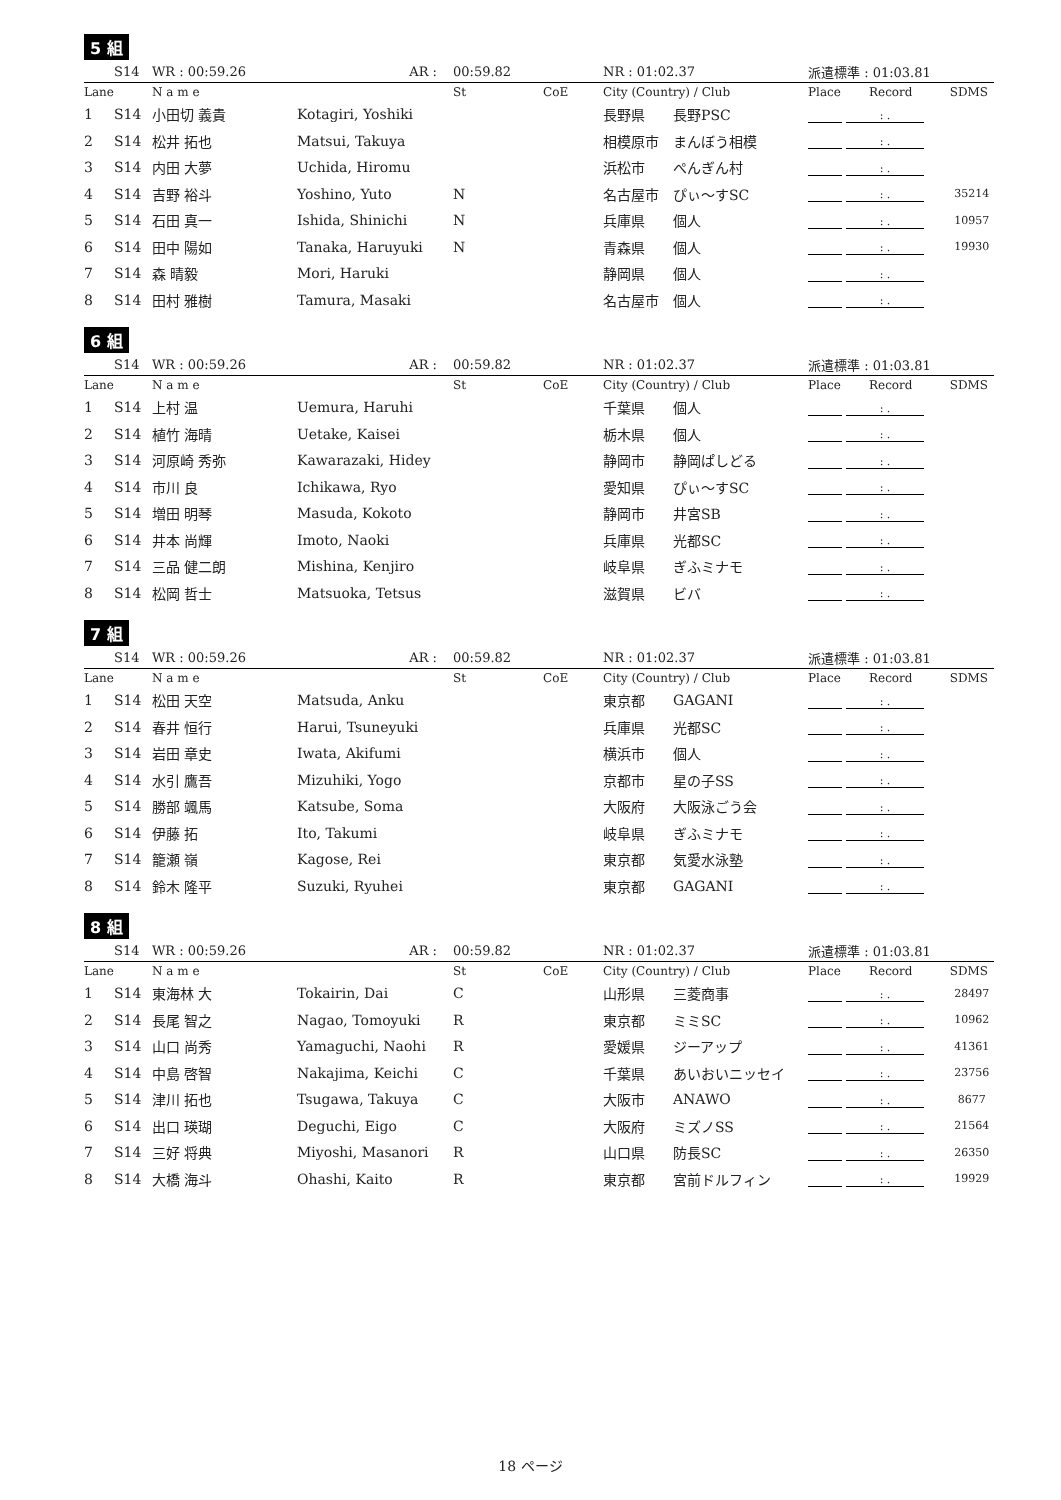5 組
| | S14 | WR : 00:59.26 | AR : | 00:59.82 | | NR : 01:02.37 | | 派遣標準 : 01:03.81 | | |
| Lane | | N a m e | | St | CoE | City (Country) / Club | | Place | Record | SDMS |
| 1 | S14 | 小田切 義貴 | Kotagiri, Yoshiki | | | 長野県 | 長野PSC | : . | | |
| 2 | S14 | 松井 拓也 | Matsui, Takuya | | | 相模原市 | まんぼう相模 | : . | | |
| 3 | S14 | 内田 大夢 | Uchida, Hiromu | | | 浜松市 | ぺんぎん村 | : . | | |
| 4 | S14 | 吉野 裕斗 | Yoshino, Yuto | N | | 名古屋市 | ぴぃ〜すSC | : . | | 35214 |
| 5 | S14 | 石田 真一 | Ishida, Shinichi | N | | 兵庫県 | 個人 | : . | | 10957 |
| 6 | S14 | 田中 陽如 | Tanaka, Haruyuki | N | | 青森県 | 個人 | : . | | 19930 |
| 7 | S14 | 森 晴毅 | Mori, Haruki | | | 静岡県 | 個人 | : . | | |
| 8 | S14 | 田村 雅樹 | Tamura, Masaki | | | 名古屋市 | 個人 | : . | | |
6 組
| | S14 | WR : 00:59.26 | AR : | 00:59.82 | | NR : 01:02.37 | | 派遣標準 : 01:03.81 | | |
| Lane | | N a m e | | St | CoE | City (Country) / Club | | Place | Record | SDMS |
| 1 | S14 | 上村 温 | Uemura, Haruhi | | | 千葉県 | 個人 | : . | | |
| 2 | S14 | 植竹 海晴 | Uetake, Kaisei | | | 栃木県 | 個人 | : . | | |
| 3 | S14 | 河原崎 秀弥 | Kawarazaki, Hidey | | | 静岡市 | 静岡ぱしどる | : . | | |
| 4 | S14 | 市川 良 | Ichikawa, Ryo | | | 愛知県 | ぴぃ〜すSC | : . | | |
| 5 | S14 | 増田 明琴 | Masuda, Kokoto | | | 静岡市 | 井宮SB | : . | | |
| 6 | S14 | 井本 尚輝 | Imoto, Naoki | | | 兵庫県 | 光都SC | : . | | |
| 7 | S14 | 三品 健二朗 | Mishina, Kenjiro | | | 岐阜県 | ぎふミナモ | : . | | |
| 8 | S14 | 松岡 哲士 | Matsuoka, Tetsus | | | 滋賀県 | ビバ | : . | | |
7 組
| | S14 | WR : 00:59.26 | AR : | 00:59.82 | | NR : 01:02.37 | | 派遣標準 : 01:03.81 | | |
| Lane | | N a m e | | St | CoE | City (Country) / Club | | Place | Record | SDMS |
| 1 | S14 | 松田 天空 | Matsuda, Anku | | | 東京都 | GAGANI | : . | | |
| 2 | S14 | 春井 恒行 | Harui, Tsuneyuki | | | 兵庫県 | 光都SC | : . | | |
| 3 | S14 | 岩田 章史 | Iwata, Akifumi | | | 横浜市 | 個人 | : . | | |
| 4 | S14 | 水引 鷹吾 | Mizuhiki, Yogo | | | 京都市 | 星の子SS | : . | | |
| 5 | S14 | 勝部 颯馬 | Katsube, Soma | | | 大阪府 | 大阪泳ごう会 | : . | | |
| 6 | S14 | 伊藤 拓 | Ito, Takumi | | | 岐阜県 | ぎふミナモ | : . | | |
| 7 | S14 | 籠瀬 嶺 | Kagose, Rei | | | 東京都 | 気愛水泳塾 | : . | | |
| 8 | S14 | 鈴木 隆平 | Suzuki, Ryuhei | | | 東京都 | GAGANI | : . | | |
8 組
| | S14 | WR : 00:59.26 | AR : | 00:59.82 | | NR : 01:02.37 | | 派遣標準 : 01:03.81 | | |
| Lane | | N a m e | | St | CoE | City (Country) / Club | | Place | Record | SDMS |
| 1 | S14 | 東海林 大 | Tokairin, Dai | C | | 山形県 | 三菱商事 | : . | | 28497 |
| 2 | S14 | 長尾 智之 | Nagao, Tomoyuki | R | | 東京都 | ミミSC | : . | | 10962 |
| 3 | S14 | 山口 尚秀 | Yamaguchi, Naohi | R | | 愛媛県 | ジーアップ | : . | | 41361 |
| 4 | S14 | 中島 啓智 | Nakajima, Keichi | C | | 千葉県 | あいおいニッセイ | : . | | 23756 |
| 5 | S14 | 津川 拓也 | Tsugawa, Takuya | C | | 大阪市 | ANAWO | : . | | 8677 |
| 6 | S14 | 出口 瑛瑚 | Deguchi, Eigo | C | | 大阪府 | ミズノSS | : . | | 21564 |
| 7 | S14 | 三好 将典 | Miyoshi, Masanori | R | | 山口県 | 防長SC | : . | | 26350 |
| 8 | S14 | 大橋 海斗 | Ohashi, Kaito | R | | 東京都 | 宮前ドルフィン | : . | | 19929 |
18 ページ